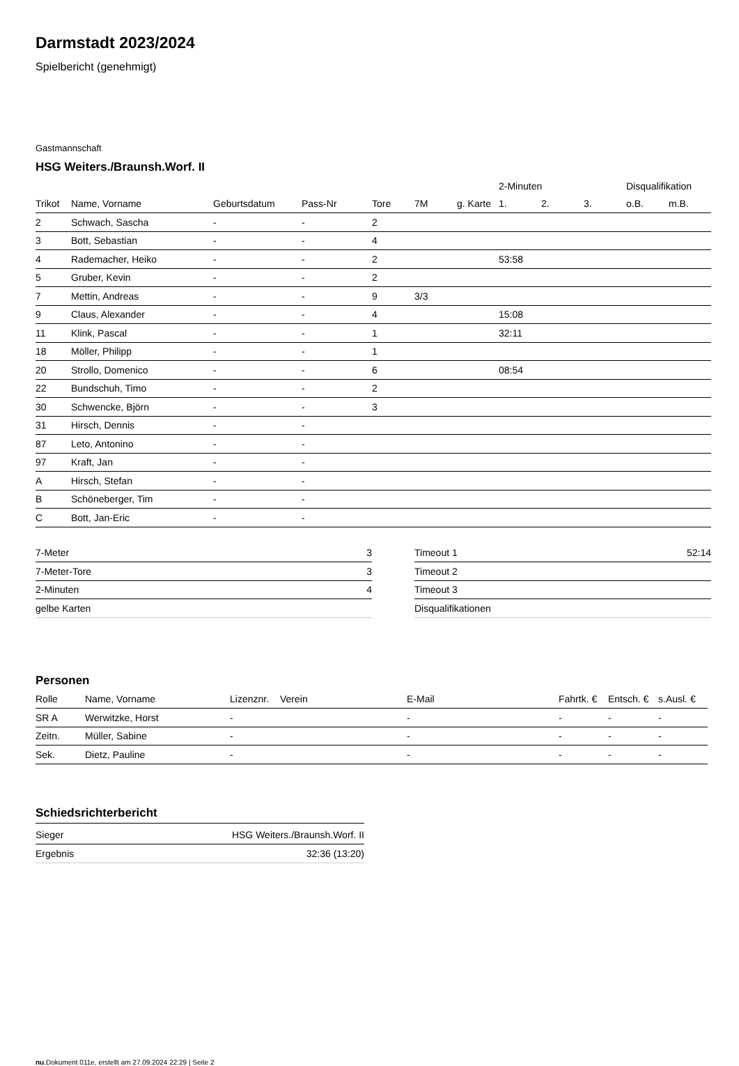Darmstadt 2023/2024
Spielbericht (genehmigt)
Gastmannschaft
HSG Weiters./Braunsh.Worf. II
| | | | | | | | 2-Minuten | | | Disqualifikation | |
| --- | --- | --- | --- | --- | --- | --- | --- | --- | --- | --- | --- |
| Trikot | Name, Vorname | Geburtsdatum | Pass-Nr | Tore | 7M | g. Karte | 1. | 2. | 3. | o.B. | m.B. |
| 2 | Schwach, Sascha | - | - | 2 | | | | | | | |
| 3 | Bott, Sebastian | - | - | 4 | | | | | | | |
| 4 | Rademacher, Heiko | - | - | 2 | | | 53:58 | | | | |
| 5 | Gruber, Kevin | - | - | 2 | | | | | | | |
| 7 | Mettin, Andreas | - | - | 9 | 3/3 | | | | | | |
| 9 | Claus, Alexander | - | - | 4 | | | 15:08 | | | | |
| 11 | Klink, Pascal | - | - | 1 | | | 32:11 | | | | |
| 18 | Möller, Philipp | - | - | 1 | | | | | | | |
| 20 | Strollo, Domenico | - | - | 6 | | | 08:54 | | | | |
| 22 | Bundschuh, Timo | - | - | 2 | | | | | | | |
| 30 | Schwencke, Björn | - | - | 3 | | | | | | | |
| 31 | Hirsch, Dennis | - | - | | | | | | | | |
| 87 | Leto, Antonino | - | - | | | | | | | | |
| 97 | Kraft, Jan | - | - | | | | | | | | |
| A | Hirsch, Stefan | - | - | | | | | | | | |
| B | Schöneberger, Tim | - | - | | | | | | | | |
| C | Bott, Jan-Eric | - | - | | | | | | | | |
| 7-Meter | 3 |
| 7-Meter-Tore | 3 |
| 2-Minuten | 4 |
| gelbe Karten | |
| Timeout 1 | 52:14 |
| Timeout 2 | |
| Timeout 3 | |
| Disqualifikationen | |
Personen
| Rolle | Name, Vorname | Lizenznr. | Verein | E-Mail | Fahrtk. € | Entsch. € | s.Ausl. € |
| --- | --- | --- | --- | --- | --- | --- | --- |
| SR A | Werwitzke, Horst | - | | - | - | - | - |
| Zeitn. | Müller, Sabine | - | | - | - | - | - |
| Sek. | Dietz, Pauline | - | | - | - | - | - |
Schiedsrichterbericht
| Sieger | HSG Weiters./Braunsh.Worf. II |
| Ergebnis | 32:36 (13:20) |
nu.Dokument 011e, erstellt am 27.09.2024 22:29 | Seite 2